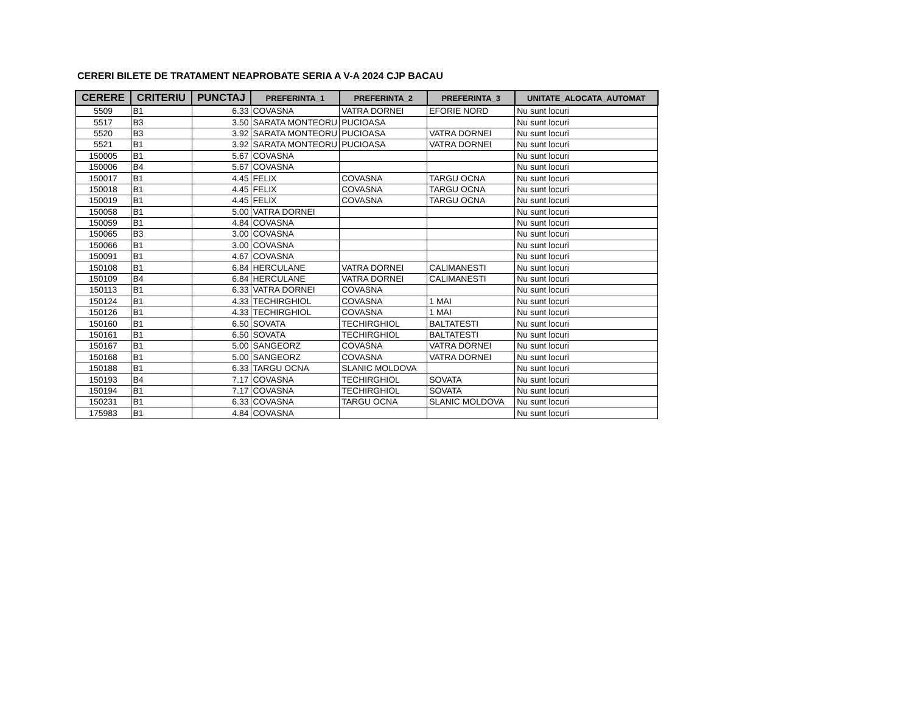CERERI BILETE DE TRATAMENT NEAPROBATE SERIA A V-A 2024 CJP BACAU
| CERERE | CRITERIU | PUNCTAJ | PREFERINTA_1 | PREFERINTA_2 | PREFERINTA_3 | UNITATE_ALOCATA_AUTOMAT |
| --- | --- | --- | --- | --- | --- | --- |
| 5509 | B1 | 6.33 | COVASNA | VATRA DORNEI | EFORIE NORD | Nu sunt locuri |
| 5517 | B3 | 3.50 | SARATA MONTEORU | PUCIOASA | | Nu sunt locuri |
| 5520 | B3 | 3.92 | SARATA MONTEORU | PUCIOASA | VATRA DORNEI | Nu sunt locuri |
| 5521 | B1 | 3.92 | SARATA MONTEORU | PUCIOASA | VATRA DORNEI | Nu sunt locuri |
| 150005 | B1 | 5.67 | COVASNA | | | Nu sunt locuri |
| 150006 | B4 | 5.67 | COVASNA | | | Nu sunt locuri |
| 150017 | B1 | 4.45 | FELIX | COVASNA | TARGU OCNA | Nu sunt locuri |
| 150018 | B1 | 4.45 | FELIX | COVASNA | TARGU OCNA | Nu sunt locuri |
| 150019 | B1 | 4.45 | FELIX | COVASNA | TARGU OCNA | Nu sunt locuri |
| 150058 | B1 | 5.00 | VATRA DORNEI | | | Nu sunt locuri |
| 150059 | B1 | 4.84 | COVASNA | | | Nu sunt locuri |
| 150065 | B3 | 3.00 | COVASNA | | | Nu sunt locuri |
| 150066 | B1 | 3.00 | COVASNA | | | Nu sunt locuri |
| 150091 | B1 | 4.67 | COVASNA | | | Nu sunt locuri |
| 150108 | B1 | 6.84 | HERCULANE | VATRA DORNEI | CALIMANESTI | Nu sunt locuri |
| 150109 | B4 | 6.84 | HERCULANE | VATRA DORNEI | CALIMANESTI | Nu sunt locuri |
| 150113 | B1 | 6.33 | VATRA DORNEI | COVASNA | | Nu sunt locuri |
| 150124 | B1 | 4.33 | TECHIRGHIOL | COVASNA | 1 MAI | Nu sunt locuri |
| 150126 | B1 | 4.33 | TECHIRGHIOL | COVASNA | 1 MAI | Nu sunt locuri |
| 150160 | B1 | 6.50 | SOVATA | TECHIRGHIOL | BALTATESTI | Nu sunt locuri |
| 150161 | B1 | 6.50 | SOVATA | TECHIRGHIOL | BALTATESTI | Nu sunt locuri |
| 150167 | B1 | 5.00 | SANGEORZ | COVASNA | VATRA DORNEI | Nu sunt locuri |
| 150168 | B1 | 5.00 | SANGEORZ | COVASNA | VATRA DORNEI | Nu sunt locuri |
| 150188 | B1 | 6.33 | TARGU OCNA | SLANIC MOLDOVA | | Nu sunt locuri |
| 150193 | B4 | 7.17 | COVASNA | TECHIRGHIOL | SOVATA | Nu sunt locuri |
| 150194 | B1 | 7.17 | COVASNA | TECHIRGHIOL | SOVATA | Nu sunt locuri |
| 150231 | B1 | 6.33 | COVASNA | TARGU OCNA | SLANIC MOLDOVA | Nu sunt locuri |
| 175983 | B1 | 4.84 | COVASNA | | | Nu sunt locuri |